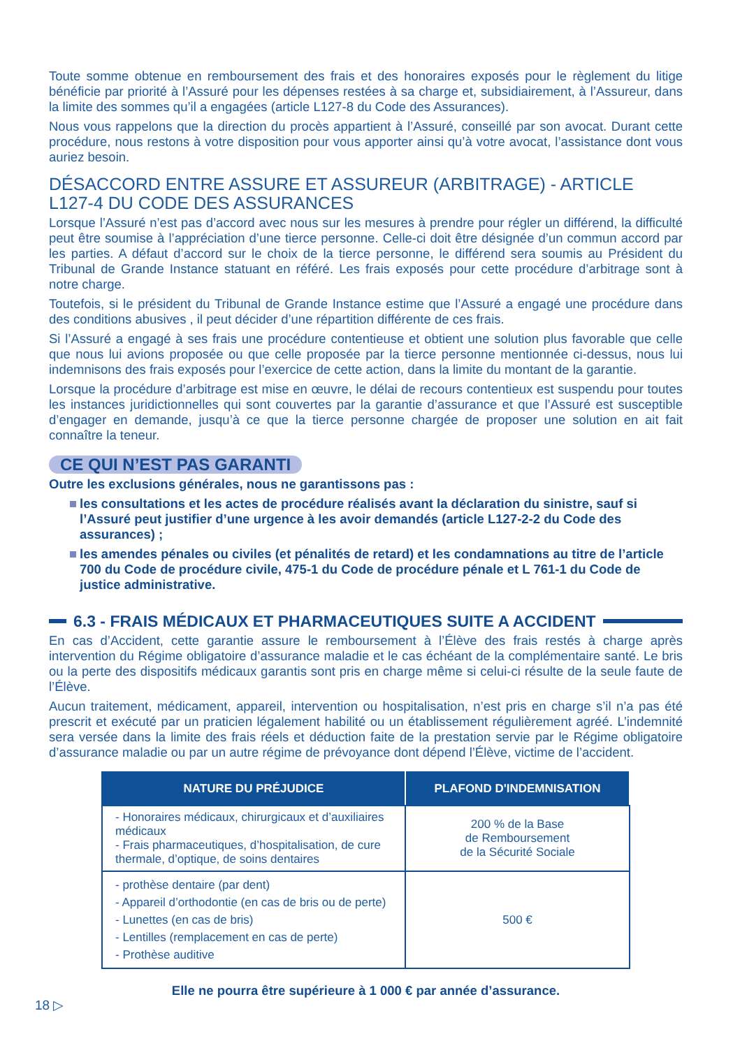Toute somme obtenue en remboursement des frais et des honoraires exposés pour le règlement du litige bénéficie par priorité à l’Assuré pour les dépenses restées à sa charge et, subsidiairement, à l’Assureur, dans la limite des sommes qu’il a engagées (article L127-8 du Code des Assurances).
Nous vous rappelons que la direction du procès appartient à l’Assuré, conseillé par son avocat. Durant cette procédure, nous restons à votre disposition pour vous apporter ainsi qu’à votre avocat, l’assistance dont vous auriez besoin.
DÉSACCORD ENTRE ASSURE ET ASSUREUR (ARBITRAGE) - ARTICLE L127-4 DU CODE DES ASSURANCES
Lorsque l’Assuré n’est pas d’accord avec nous sur les mesures à prendre pour régler un différend, la difficulté peut être soumise à l’appréciation d’une tierce personne. Celle-ci doit être désignée d’un commun accord par les parties. A défaut d’accord sur le choix de la tierce personne, le différend sera soumis au Président du Tribunal de Grande Instance statuant en référé. Les frais exposés pour cette procédure d’arbitrage sont à notre charge.
Toutefois, si le président du Tribunal de Grande Instance estime que l’Assuré a engagé une procédure dans des conditions abusives , il peut décider d’une répartition différente de ces frais.
Si l’Assuré a engagé à ses frais une procédure contentieuse et obtient une solution plus favorable que celle que nous lui avions proposée ou que celle proposée par la tierce personne mentionnée ci-dessus, nous lui indemnisons des frais exposés pour l’exercice de cette action, dans la limite du montant de la garantie.
Lorsque la procédure d’arbitrage est mise en œuvre, le délai de recours contentieux est suspendu pour toutes les instances juridictionnelles qui sont couvertes par la garantie d’assurance et que l’Assuré est susceptible d’engager en demande, jusqu’à ce que la tierce personne chargée de proposer une solution en ait fait connaître la teneur.
CE QUI N’EST PAS GARANTI
Outre les exclusions générales, nous ne garantissons pas :
les consultations et les actes de procédure réalisés avant la déclaration du sinistre, sauf si l’Assuré peut justifier d’une urgence à les avoir demandés (article L127-2-2 du Code des assurances) ;
les amendes pénales ou civiles (et pénalités de retard) et les condamnations au titre de l’article 700 du Code de procédure civile, 475-1 du Code de procédure pénale et L 761-1 du Code de justice administrative.
6.3 - FRAIS MÉDICAUX ET PHARMACEUTIQUES SUITE A ACCIDENT
En cas d’Accident, cette garantie assure le remboursement à l’Élève des frais restés à charge après intervention du Régime obligatoire d’assurance maladie et le cas échéant de la complémentaire santé. Le bris ou la perte des dispositifs médicaux garantis sont pris en charge même si celui-ci résulte de la seule faute de l’Élève.
Aucun traitement, médicament, appareil, intervention ou hospitalisation, n’est pris en charge s’il n’a pas été prescrit et exécuté par un praticien légalement habilité ou un établissement régulièrement agréé. L’indemnité sera versée dans la limite des frais réels et déduction faite de la prestation servie par le Régime obligatoire d’assurance maladie ou par un autre régime de prévoyance dont dépend l’Élève, victime de l’accident.
| NATURE DU PRÉJUDICE | PLAFOND D'INDEMNISATION |
| --- | --- |
| - Honoraires médicaux, chirurgicaux et d’auxiliaires médicaux - Frais pharmaceutiques, d’hospitalisation, de cure thermale, d’optique, de soins dentaires | 200 % de la Base de Remboursement de la Sécurité Sociale |
| - prothèse dentaire (par dent) - Appareil d’orthodontie (en cas de bris ou de perte) - Lunettes (en cas de bris) - Lentilles (remplacement en cas de perte) - Prothèse auditive | 500 € |
Elle ne pourra être supérieure à 1 000 € par année d’assurance.
18 ▷